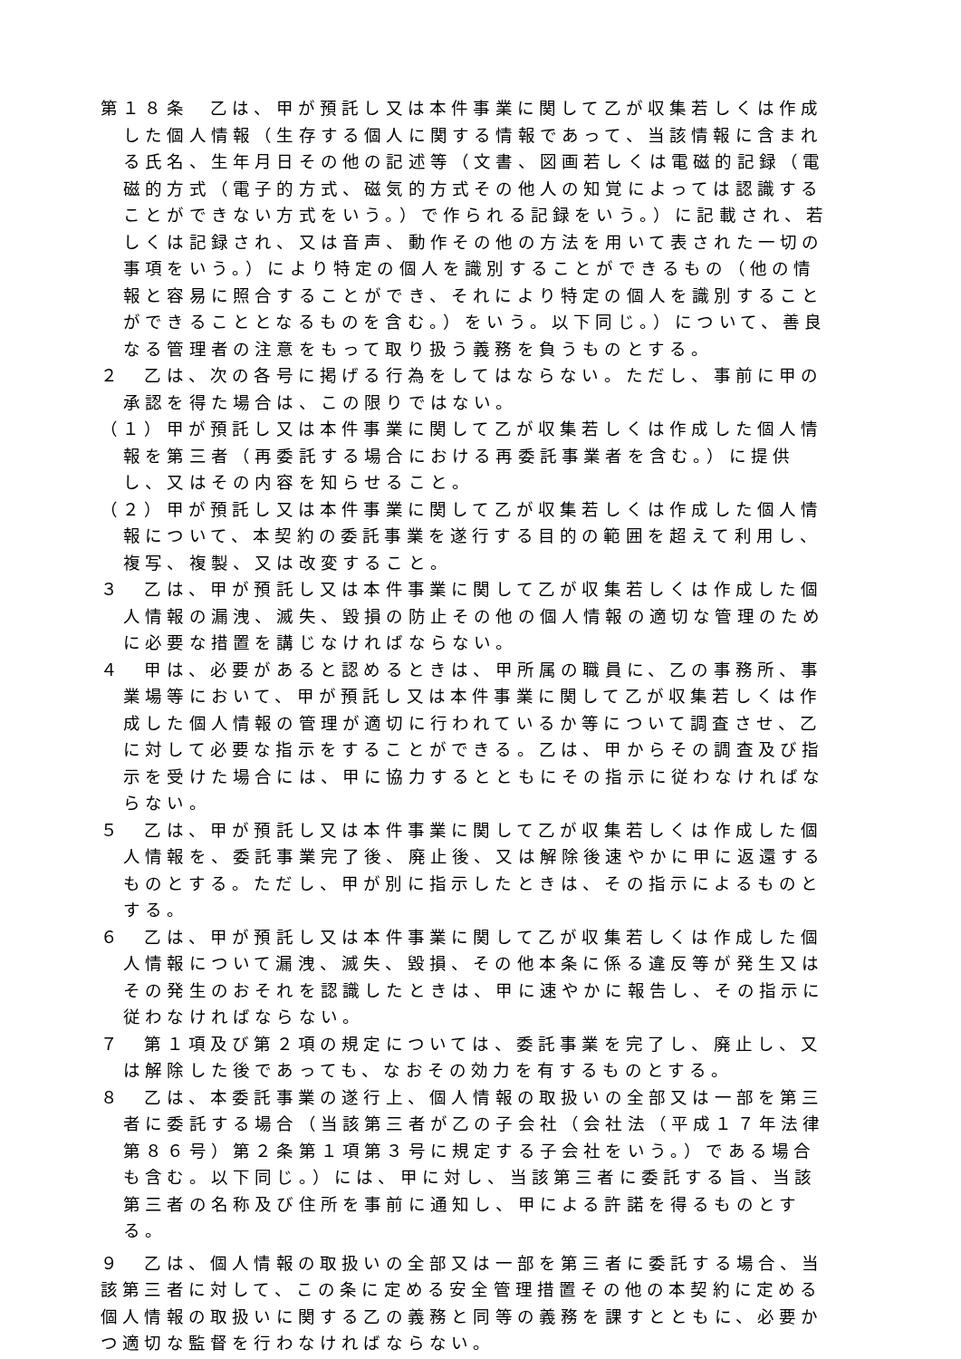第１８条　乙は、甲が預託し又は本件事業に関して乙が収集若しくは作成した個人情報（生存する個人に関する情報であって、当該情報に含まれる氏名、生年月日その他の記述等（文書、図画若しくは電磁的記録（電磁的方式（電子的方式、磁気的方式その他人の知覚によっては認識することができない方式をいう。）で作られる記録をいう。）に記載され、若しくは記録され、又は音声、動作その他の方法を用いて表された一切の事項をいう。）により特定の個人を識別することができるもの（他の情報と容易に照合することができ、それにより特定の個人を識別することができることとなるものを含む。）をいう。以下同じ。）について、善良なる管理者の注意をもって取り扱う義務を負うものとする。
２　乙は、次の各号に掲げる行為をしてはならない。ただし、事前に甲の承認を得た場合は、この限りではない。
（１）甲が預託し又は本件事業に関して乙が収集若しくは作成した個人情報を第三者（再委託する場合における再委託事業者を含む。）に提供し、又はその内容を知らせること。
（２）甲が預託し又は本件事業に関して乙が収集若しくは作成した個人情報について、本契約の委託事業を遂行する目的の範囲を超えて利用し、複写、複製、又は改変すること。
３　乙は、甲が預託し又は本件事業に関して乙が収集若しくは作成した個人情報の漏洩、滅失、毀損の防止その他の個人情報の適切な管理のために必要な措置を講じなければならない。
４　甲は、必要があると認めるときは、甲所属の職員に、乙の事務所、事業場等において、甲が預託し又は本件事業に関して乙が収集若しくは作成した個人情報の管理が適切に行われているか等について調査させ、乙に対して必要な指示をすることができる。乙は、甲からその調査及び指示を受けた場合には、甲に協力するとともにその指示に従わなければならない。
５　乙は、甲が預託し又は本件事業に関して乙が収集若しくは作成した個人情報を、委託事業完了後、廃止後、又は解除後速やかに甲に返還するものとする。ただし、甲が別に指示したときは、その指示によるものとする。
６　乙は、甲が預託し又は本件事業に関して乙が収集若しくは作成した個人情報について漏洩、滅失、毀損、その他本条に係る違反等が発生又はその発生のおそれを認識したときは、甲に速やかに報告し、その指示に従わなければならない。
７　第１項及び第２項の規定については、委託事業を完了し、廃止し、又は解除した後であっても、なおその効力を有するものとする。
８　乙は、本委託事業の遂行上、個人情報の取扱いの全部又は一部を第三者に委託する場合（当該第三者が乙の子会社（会社法（平成１７年法律第８６号）第２条第１項第３号に規定する子会社をいう。）である場合も含む。以下同じ。）には、甲に対し、当該第三者に委託する旨、当該第三者の名称及び住所を事前に通知し、甲による許諾を得るものとする。
９　乙は、個人情報の取扱いの全部又は一部を第三者に委託する場合、当該第三者に対して、この条に定める安全管理措置その他の本契約に定める個人情報の取扱いに関する乙の義務と同等の義務を課すとともに、必要かつ適切な監督を行わなければならない。